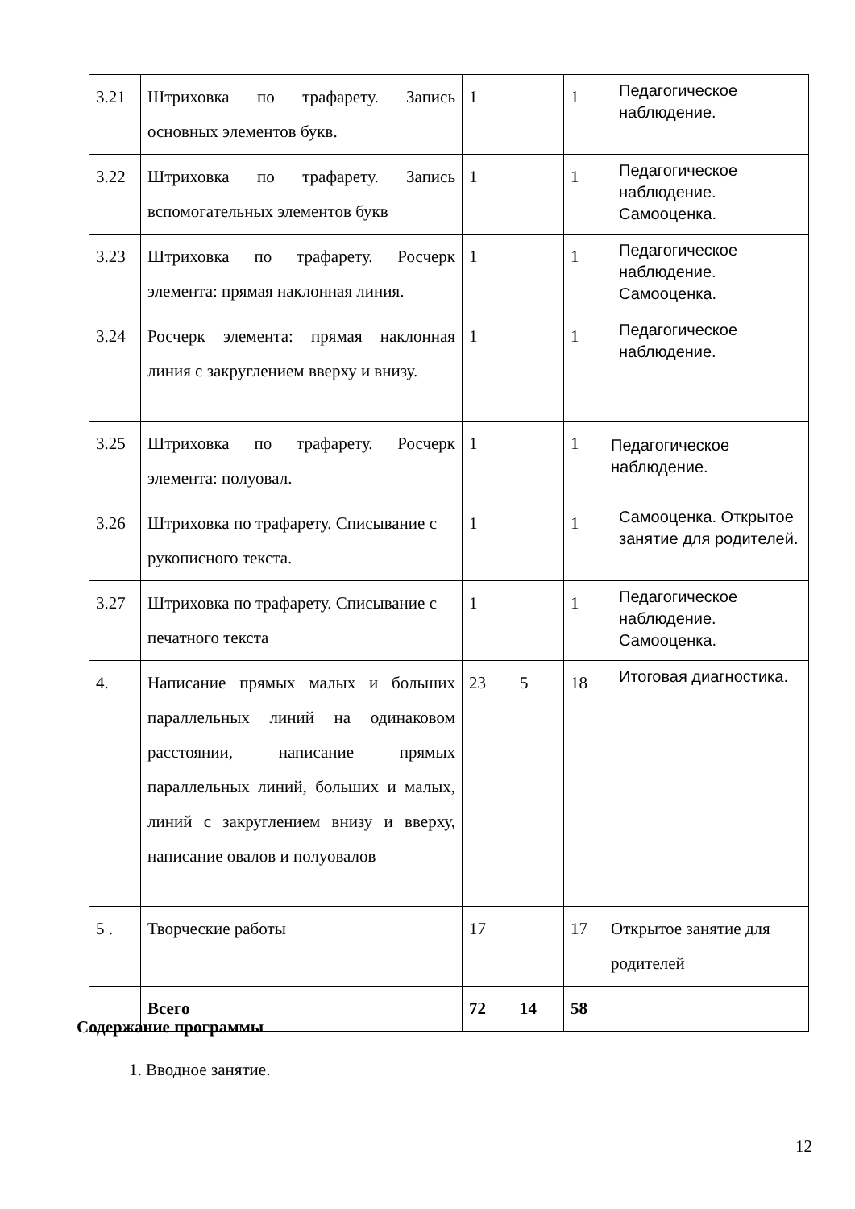| 3.21 | Штриховка по трафарету. Запись основных элементов букв. | 1 | | 1 | Педагогическое наблюдение. |
| 3.22 | Штриховка по трафарету. Запись вспомогательных элементов букв | 1 | | 1 | Педагогическое наблюдение. Самооценка. |
| 3.23 | Штриховка по трафарету. Росчерк элемента: прямая наклонная линия. | 1 | | 1 | Педагогическое наблюдение. Самооценка. |
| 3.24 | Росчерк элемента: прямая наклонная линия с закруглением вверху и внизу. | 1 | | 1 | Педагогическое наблюдение. |
| 3.25 | Штриховка по трафарету. Росчерк элемента: полуовал. | 1 | | 1 | Педагогическое наблюдение. |
| 3.26 | Штриховка по трафарету. Списывание с рукописного текста. | 1 | | 1 | Самооценка. Открытое занятие для родителей. |
| 3.27 | Штриховка по трафарету. Списывание с печатного текста | 1 | | 1 | Педагогическое наблюдение. Самооценка. |
| 4. | Написание прямых малых и больших параллельных линий на одинаковом расстоянии, написание прямых параллельных линий, больших и малых, линий с закруглением внизу и вверху, написание овалов и полуовалов | 23 | 5 | 18 | Итоговая диагностика. |
| 5 . | Творческие работы | 17 | | 17 | Открытое занятие для родителей |
| | Всего | 72 | 14 | 58 | |
Содержание программы
1. Вводное занятие.
12